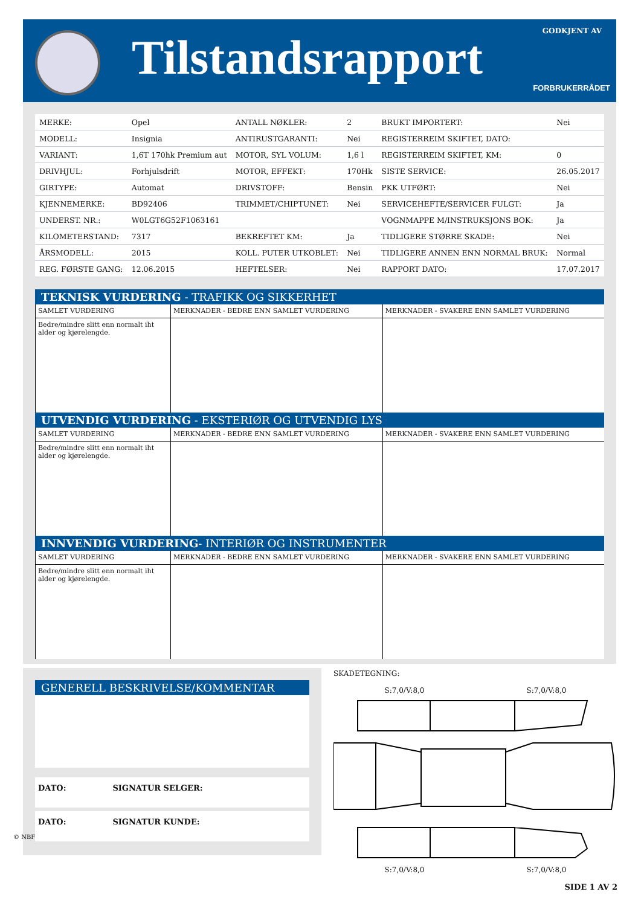Tilstandsrapport GODKJENT AV
FORBRUKERRÅDET
| MERKE: | Opel | ANTALL NØKLER: | 2 | BRUKT IMPORTERT: | Nei |
| MODELL: | Insignia | ANTIRUSTGARANTI: | Nei | REGISTERREIM SKIFTET, DATO: | |
| VARIANT: | 1,6T 170hk Premium aut | MOTOR, SYL VOLUM: | 1,6 l | REGISTERREIM SKIFTET, KM: | 0 |
| DRIVHJUL: | Forhjulsdrift | MOTOR, EFFEKT: | 170Hk | SISTE SERVICE: | 26.05.2017 |
| GIRTYPE: | Automat | DRIVSTOFF: | Bensin | PKK UTFØRT: | Nei |
| KJENNEMERKE: | BD92406 | TRIMMET/CHIPTUNET: | Nei | SERVICEHEFTE/SERVICER FULGT: | Ja |
| UNDERST. NR.: | W0LGT6G52F1063161 | | | VOGNMAPPE M/INSTRUKSJONS BOK: | Ja |
| KILOMETERSTAND: | 7317 | BEKREFTET KM: | Ja | TIDLIGERE STØRRE SKADE: | Nei |
| ÅRSMODELL: | 2015 | KOLL. PUTER UTKOBLET: | Nei | TIDLIGERE ANNEN ENN NORMAL BRUK: | Normal |
| REG. FØRSTE GANG: | 12.06.2015 | HEFTELSER: | Nei | RAPPORT DATO: | 17.07.2017 |
TEKNISK VURDERING - TRAFIKK OG SIKKERHET
| SAMLET VURDERING | MERKNADER - BEDRE ENN SAMLET VURDERING | MERKNADER - SVAKERE ENN SAMLET VURDERING |
| Bedre/mindre slitt enn normalt iht alder og kjørelengde. | | |
UTVENDIG VURDERING - EKSTERIØR OG UTVENDIG LYS
| SAMLET VURDERING | MERKNADER - BEDRE ENN SAMLET VURDERING | MERKNADER - SVAKERE ENN SAMLET VURDERING |
| Bedre/mindre slitt enn normalt iht alder og kjørelengde. | | |
INNVENDIG VURDERING- INTERIØR OG INSTRUMENTER
| SAMLET VURDERING | MERKNADER - BEDRE ENN SAMLET VURDERING | MERKNADER - SVAKERE ENN SAMLET VURDERING |
| Bedre/mindre slitt enn normalt iht alder og kjørelengde. | | |
GENERELL BESKRIVELSE/KOMMENTAR
DATO: SIGNATUR SELGER:
DATO: SIGNATUR KUNDE:
SKADETEGNING:
S:7,0/V:8,0 S:7,0/V:8,0
S:7,0/V:8,0 S:7,0/V:8,0
SIDE 1 AV 2
© NBF